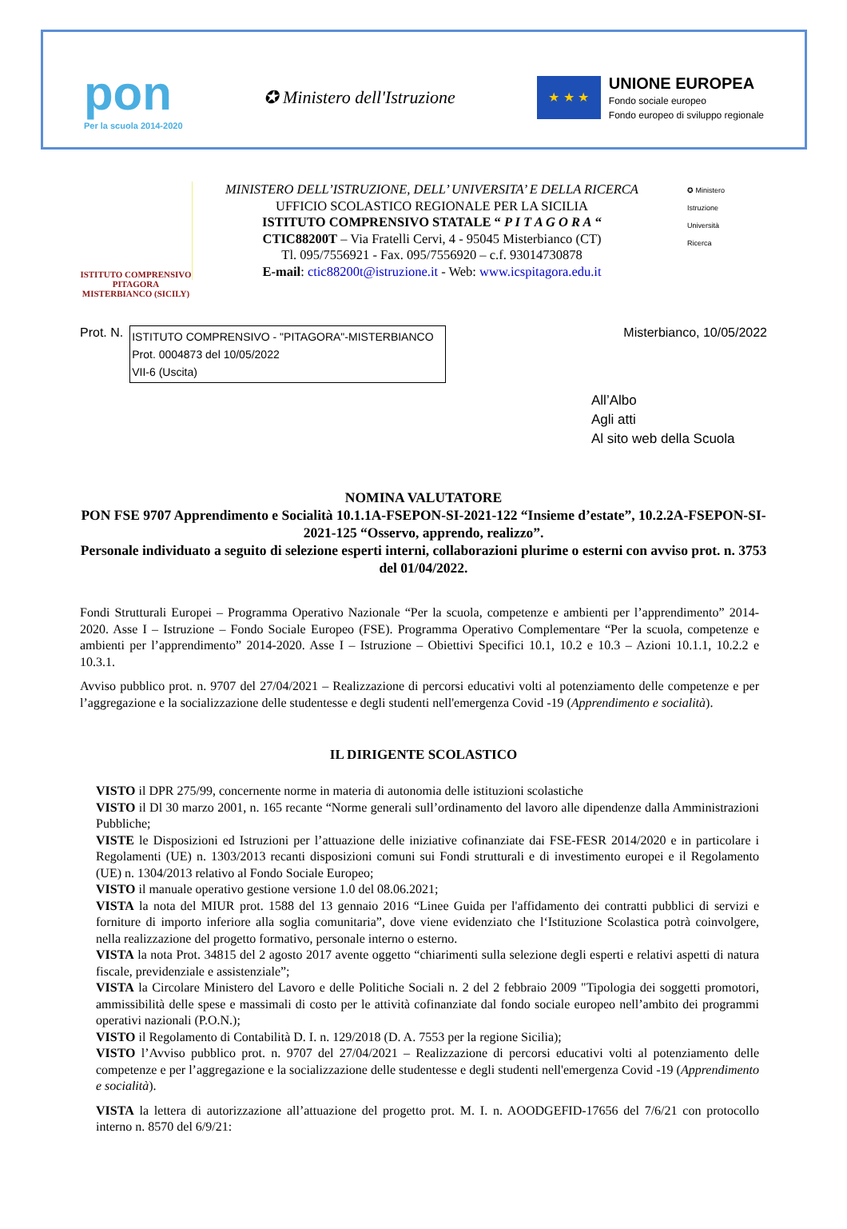pon
Per la scuola 2014-2020
✪ Ministero dell'Istruzione
★ ★ ★
UNIONE EUROPEA
Fondo sociale europeo
Fondo europeo di sviluppo regionale
ISTITUTO COMPRENSIVO
PITAGORA
MISTERBIANCO (SICILY)
MINISTERO DELL’ISTRUZIONE, DELL’ UNIVERSITA’ E DELLA RICERCA
UFFICIO SCOLASTICO REGIONALE PER LA SICILIA
ISTITUTO COMPRENSIVO STATALE “ P I T A G O R A “
CTIC88200T – Via Fratelli Cervi, 4 - 95045 Misterbianco (CT)
Tl. 095/7556921 - Fax. 095/7556920 – c.f. 93014730878
E-mail: ctic88200t@istruzione.it - Web: www.icspitagora.edu.it
✪ Ministero
Istruzione
Università
Ricerca
Prot. N.
ISTITUTO COMPRENSIVO - "PITAGORA"-MISTERBIANCO
Prot. 0004873 del 10/05/2022
VII-6 (Uscita)
Misterbianco, 10/05/2022
All’Albo
Agli atti
Al sito web della Scuola
NOMINA VALUTATORE
PON FSE 9707 Apprendimento e Socialità 10.1.1A-FSEPON-SI-2021-122 “Insieme d’estate”, 10.2.2A-FSEPON-SI-2021-125 “Osservo, apprendo, realizzo”.
Personale individuato a seguito di selezione esperti interni, collaborazioni plurime o esterni con avviso prot. n. 3753 del 01/04/2022.
Fondi Strutturali Europei – Programma Operativo Nazionale “Per la scuola, competenze e ambienti per l’apprendimento” 2014-2020. Asse I – Istruzione – Fondo Sociale Europeo (FSE). Programma Operativo Complementare “Per la scuola, competenze e ambienti per l’apprendimento” 2014-2020. Asse I – Istruzione – Obiettivi Specifici 10.1, 10.2 e 10.3 – Azioni 10.1.1, 10.2.2 e 10.3.1.
Avviso pubblico prot. n. 9707 del 27/04/2021 – Realizzazione di percorsi educativi volti al potenziamento delle competenze e per l’aggregazione e la socializzazione delle studentesse e degli studenti nell'emergenza Covid -19 (Apprendimento e socialità).
IL DIRIGENTE SCOLASTICO
VISTO il DPR 275/99, concernente norme in materia di autonomia delle istituzioni scolastiche
VISTO il Dl 30 marzo 2001, n. 165 recante “Norme generali sull’ordinamento del lavoro alle dipendenze dalla Amministrazioni Pubbliche;
VISTE le Disposizioni ed Istruzioni per l’attuazione delle iniziative cofinanziate dai FSE-FESR 2014/2020 e in particolare i Regolamenti (UE) n. 1303/2013 recanti disposizioni comuni sui Fondi strutturali e di investimento europei e il Regolamento (UE) n. 1304/2013 relativo al Fondo Sociale Europeo;
VISTO il manuale operativo gestione versione 1.0 del 08.06.2021;
VISTA la nota del MIUR prot. 1588 del 13 gennaio 2016 “Linee Guida per l'affidamento dei contratti pubblici di servizi e forniture di importo inferiore alla soglia comunitaria”, dove viene evidenziato che l‘Istituzione Scolastica potrà coinvolgere, nella realizzazione del progetto formativo, personale interno o esterno.
VISTA la nota Prot. 34815 del 2 agosto 2017 avente oggetto “chiarimenti sulla selezione degli esperti e relativi aspetti di natura fiscale, previdenziale e assistenziale”;
VISTA la Circolare Ministero del Lavoro e delle Politiche Sociali n. 2 del 2 febbraio 2009 "Tipologia dei soggetti promotori, ammissibilità delle spese e massimali di costo per le attività cofinanziate dal fondo sociale europeo nell’ambito dei programmi operativi nazionali (P.O.N.);
VISTO il Regolamento di Contabilità D. I. n. 129/2018 (D. A. 7553 per la regione Sicilia);
VISTO l’Avviso pubblico prot. n. 9707 del 27/04/2021 – Realizzazione di percorsi educativi volti al potenziamento delle competenze e per l’aggregazione e la socializzazione delle studentesse e degli studenti nell'emergenza Covid -19 (Apprendimento e socialità).
VISTA la lettera di autorizzazione all’attuazione del progetto prot. M. I. n. AOODGEFID-17656 del 7/6/21 con protocollo interno n. 8570 del 6/9/21: